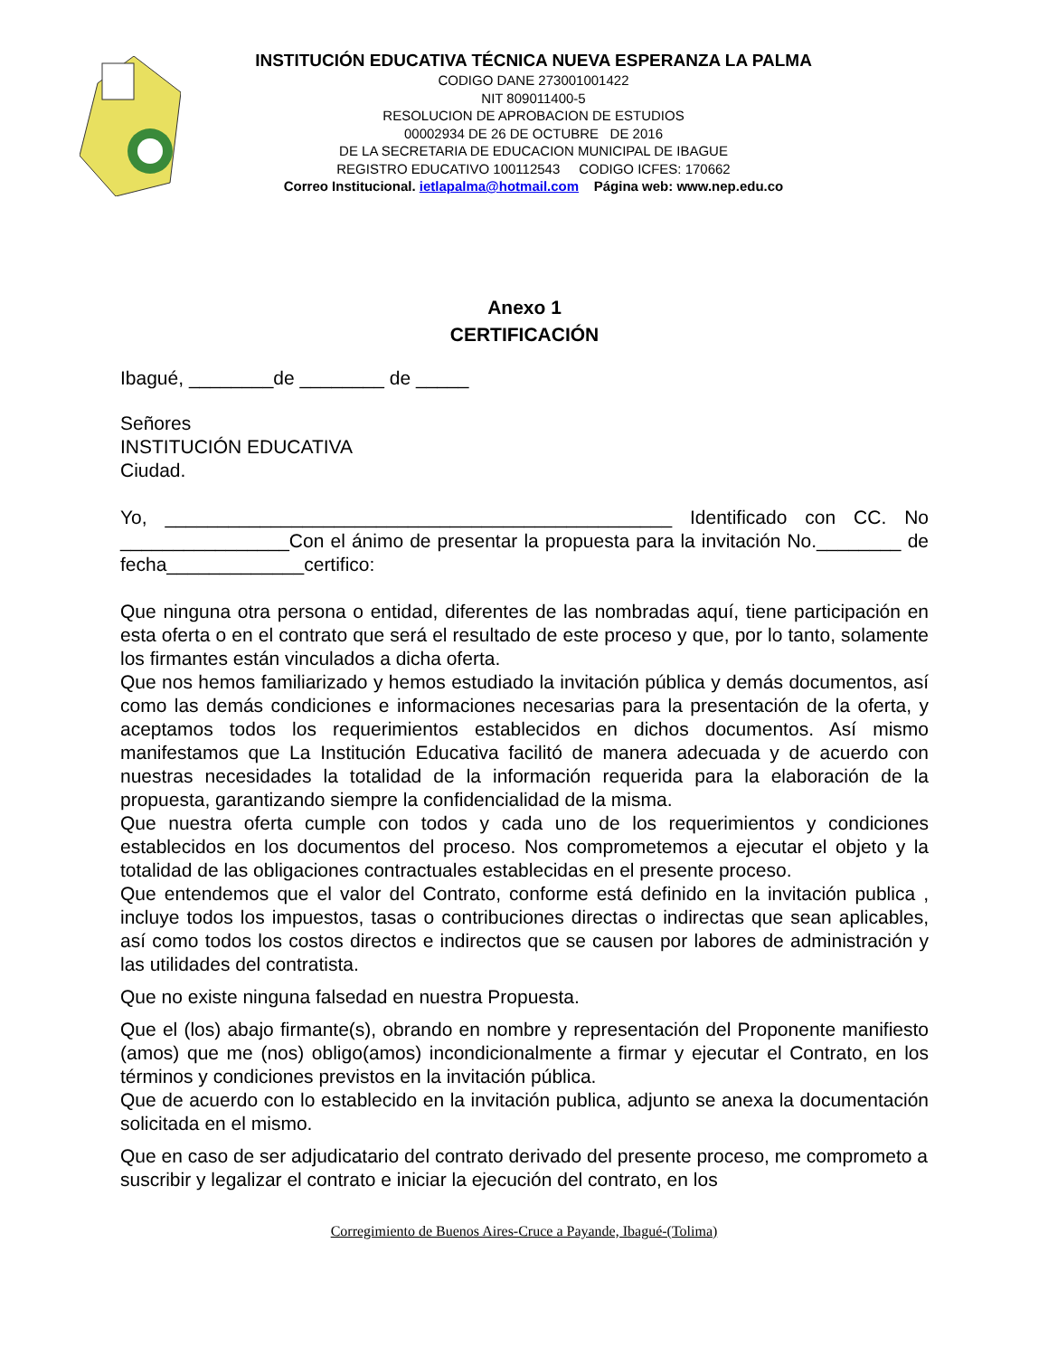INSTITUCIÓN EDUCATIVA TÉCNICA NUEVA ESPERANZA LA PALMA
CODIGO DANE 273001001422
NIT 809011400-5
RESOLUCION DE APROBACION DE ESTUDIOS
00002934 DE 26 DE OCTUBRE DE 2016
DE LA SECRETARIA DE EDUCACION MUNICIPAL DE IBAGUE
REGISTRO EDUCATIVO 100112543 CODIGO ICFES: 170662
Correo Institucional. ietlapalma@hotmail.com Página web: www.nep.edu.co
Anexo 1
CERTIFICACIÓN
Ibagué, ________de ________ de _____
Señores
INSTITUCIÓN EDUCATIVA
Ciudad.
Yo, ________________________________________________ Identificado con CC. No ________________Con el ánimo de presentar la propuesta para la invitación No.________ de fecha_____________certifico:
Que ninguna otra persona o entidad, diferentes de las nombradas aquí, tiene participación en esta oferta o en el contrato que será el resultado de este proceso y que, por lo tanto, solamente los firmantes están vinculados a dicha oferta.
Que nos hemos familiarizado y hemos estudiado la invitación pública y demás documentos, así como las demás condiciones e informaciones necesarias para la presentación de la oferta, y aceptamos todos los requerimientos establecidos en dichos documentos. Así mismo manifestamos que La Institución Educativa facilitó de manera adecuada y de acuerdo con nuestras necesidades la totalidad de la información requerida para la elaboración de la propuesta, garantizando siempre la confidencialidad de la misma.
Que nuestra oferta cumple con todos y cada uno de los requerimientos y condiciones establecidos en los documentos del proceso. Nos comprometemos a ejecutar el objeto y la totalidad de las obligaciones contractuales establecidas en el presente proceso.
Que entendemos que el valor del Contrato, conforme está definido en la invitación publica , incluye todos los impuestos, tasas o contribuciones directas o indirectas que sean aplicables, así como todos los costos directos e indirectos que se causen por labores de administración y las utilidades del contratista.
Que no existe ninguna falsedad en nuestra Propuesta.
Que el (los) abajo firmante(s), obrando en nombre y representación del Proponente manifiesto (amos) que me (nos) obligo(amos) incondicionalmente a firmar y ejecutar el Contrato, en los términos y condiciones previstos en la invitación pública.
Que de acuerdo con lo establecido en la invitación publica, adjunto se anexa la documentación solicitada en el mismo.
Que en caso de ser adjudicatario del contrato derivado del presente proceso, me comprometo a suscribir y legalizar el contrato e iniciar la ejecución del contrato, en los
Corregimiento de Buenos Aires-Cruce a Payande, Ibagué-(Tolima)